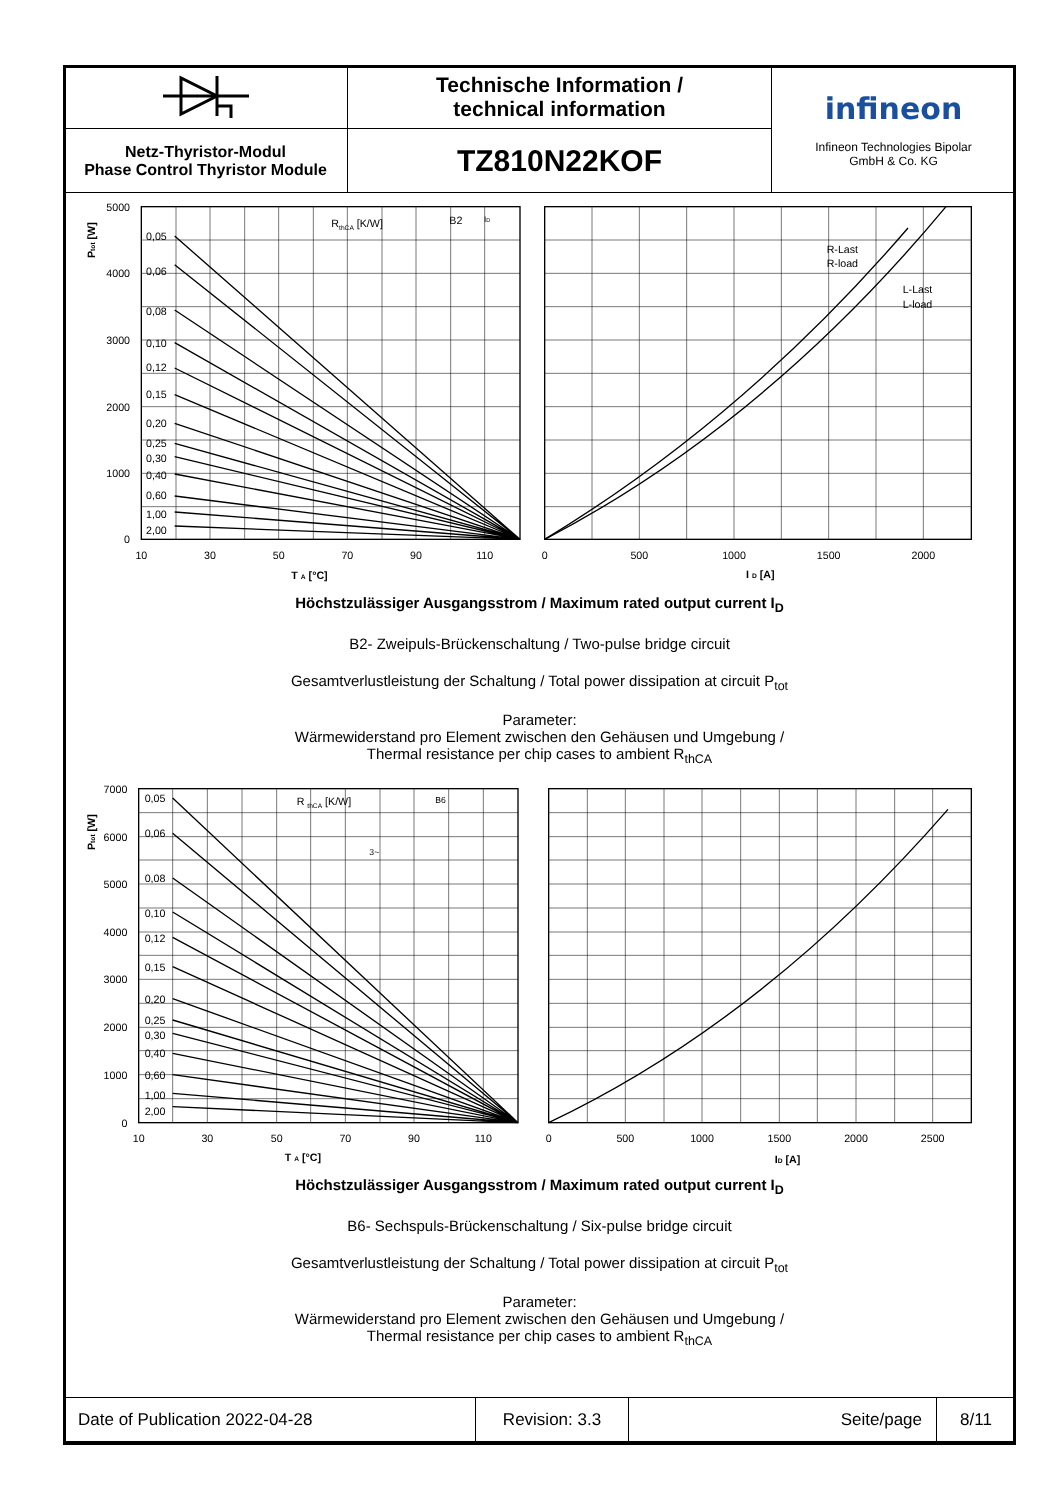| | Technische Information / technical information | infineon Infineon Technologies Bipolar GmbH & Co. KG |
| Netz-Thyristor-Modul Phase Control Thyristor Module | TZ810N22KOF | |
0,05
0,06
0,08
0,10
0,12
0,15
0,20
0,25
0,30
0,40
0,60
1,00
2,00
RthCA [K/W]
B2
ID
5000
4000
3000
2000
1000
0
10
30
50
70
90
110
0
500
1000
1500
2000
R-Last
R-load
L-Last
L-load
T A [°C]
I D [A]
Ptot [W]
Höchstzulässiger Ausgangsstrom / Maximum rated output current I<sub>D</sub>
B2- Zweipuls-Brückenschaltung / Two-pulse bridge circuit
Gesamtverlustleistung der Schaltung / Total power dissipation at circuit P<sub>tot</sub>
Parameter:
Wärmewiderstand pro Element zwischen den Gehäusen und Umgebung /
Thermal resistance per chip cases to ambient R<sub>thCA</sub>
0,05
0,06
0,08
0,10
0,12
0,15
0,20
0,25
0,30
0,40
0,60
1,00
2,00
R thCA [K/W]
B6
3~
7000
6000
5000
4000
3000
2000
1000
0
10
30
50
70
90
110
0
500
1000
1500
2000
2500
T A [°C]
ID [A]
Ptot [W]
Höchstzulässiger Ausgangsstrom / Maximum rated output current I<sub>D</sub>
B6- Sechspuls-Brückenschaltung / Six-pulse bridge circuit
Gesamtverlustleistung der Schaltung / Total power dissipation at circuit P<sub>tot</sub>
Parameter:
Wärmewiderstand pro Element zwischen den Gehäusen und Umgebung /
Thermal resistance per chip cases to ambient R<sub>thCA</sub>
| Date of Publication 2022-04-28 | Revision: 3.3 | Seite/page | 8/11 |